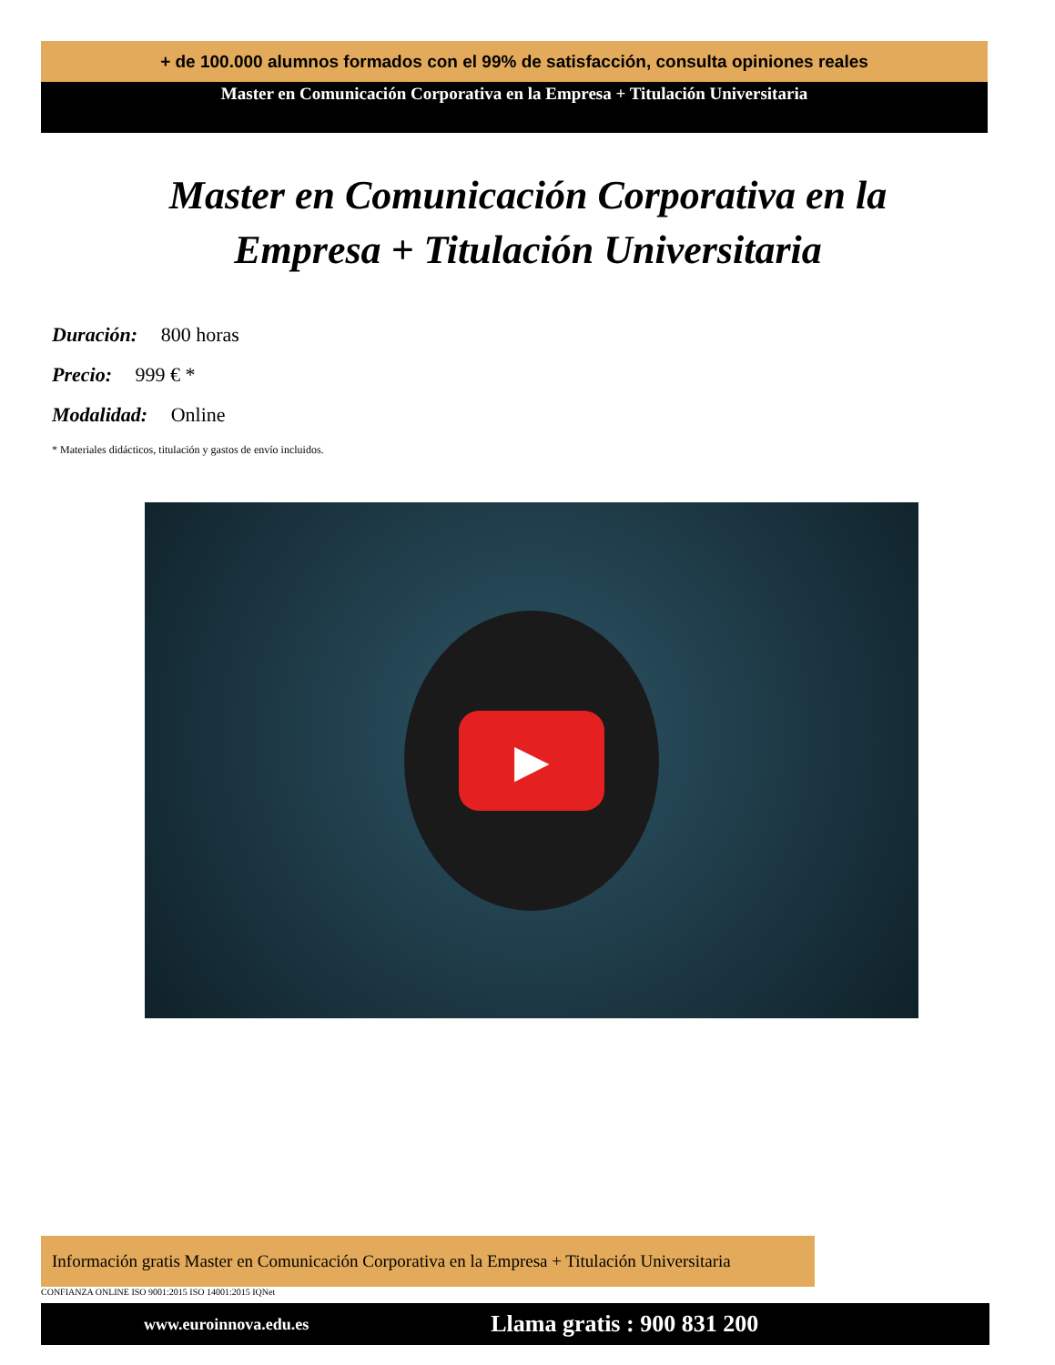+ de 100.000 alumnos formados con el 99% de satisfacción, consulta opiniones reales
Master en Comunicación Corporativa en la Empresa + Titulación Universitaria
Master en Comunicación Corporativa en la Empresa + Titulación Universitaria
Duración: 800 horas
Precio: 999 € *
Modalidad: Online
* Materiales didácticos, titulación y gastos de envío incluidos.
▶
Información gratis Master en Comunicación Corporativa en la Empresa + Titulación Universitaria
CONFIANZA ONLINE ISO 9001:2015 ISO 14001:2015 IQNet
www.euroinnova.edu.es Llama gratis : 900 831 200